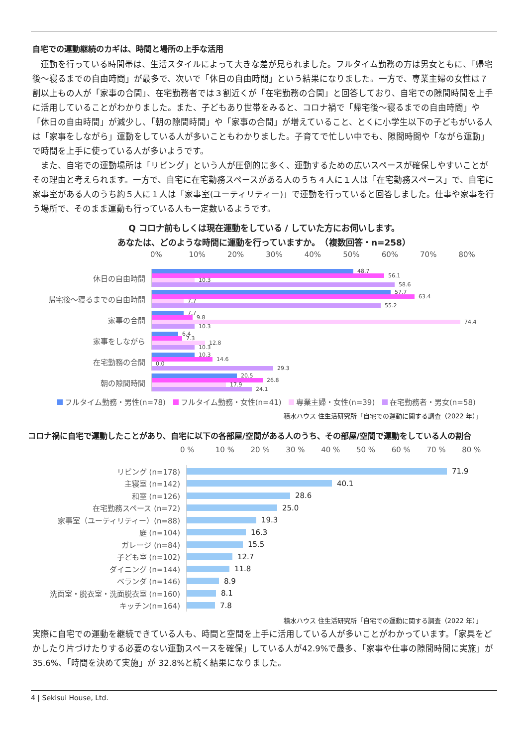自宅での運動継続のカギは、時間と場所の上手な活用
　運動を行っている時間帯は、生活スタイルによって大きな差が見られました。フルタイム勤務の方は男女ともに、「帰宅後～寝るまでの自由時間」が最多で、次いで「休日の自由時間」という結果になりました。一方で、専業主婦の女性は７割以上もの人が「家事の合間」、在宅勤務者では３割近くが「在宅勤務の合間」と回答しており、自宅での隙間時間を上手に活用していることがわかりました。また、子どもあり世帯をみると、コロナ禍で「帰宅後～寝るまでの自由時間」や「休日の自由時間」が減少し、「朝の隙間時間」や「家事の合間」が増えていること、とくに小学生以下の子どもがいる人は「家事をしながら」運動をしている人が多いこともわかりました。子育てで忙しい中でも、隙間時間や「ながら運動」で時間を上手に使っている人が多いようです。
　また、自宅での運動場所は「リビング」という人が圧倒的に多く、運動するための広いスペースが確保しやすいことがその理由と考えられます。一方で、自宅に在宅勤務スペースがある人のうち４人に１人は「在宅勤務スペース」で、自宅に家事室がある人のうち約５人に１人は「家事室(ユーティリティー)」で運動を行っていると回答しました。仕事や家事を行う場所で、そのまま運動も行っている人も一定数いるようです。
Q コロナ前もしくは現在運動をしている / していた方にお伺いします。
あなたは、どのような時間に運動を行っていますか。　（複数回答・n=258）
0% 10% 20% 30% 40% 50% 60% 70% 80%
休日の自由時間
48.7
56.1
10.3
58.6
帰宅後～寝るまでの自由時間
57.7
63.4
7.7
55.2
家事の合間
7.7
9.8
74.4
10.3
家事をしながら
6.4
7.3
12.8
10.3
在宅勤務の合間
10.3
14.6
0.0
29.3
朝の隙間時間
20.5
26.8
17.9
24.1
フルタイム勤務・男性(n=78) フルタイム勤務・女性(n=41) 専業主婦・女性(n=39) 在宅勤務者・男女(n=58)
積水ハウス 住生活研究所「自宅での運動に関する調査（2022 年）」
コロナ禍に自宅で運動したことがあり、自宅に以下の各部屋/空間がある人のうち、その部屋/空間で運動をしている人の割合
0 % 10 % 20 % 30 % 40 % 50 % 60 % 70 % 80 %
リビング (n=178)
71.9
主寝室 (n=142)
40.1
和室 (n=126)
28.6
在宅勤務スペース (n=72)
25.0
家事室（ユーティリティー）(n=88)
19.3
庭 (n=104)
16.3
ガレージ (n=84)
15.5
子ども室 (n=102)
12.7
ダイニング (n=144)
11.8
ベランダ (n=146)
8.9
洗面室・脱衣室・洗面脱衣室 (n=160)
8.1
キッチン(n=164)
7.8
積水ハウス 住生活研究所「自宅での運動に関する調査（2022 年）」
実際に自宅での運動を継続できている人も、時間と空間を上手に活用している人が多いことがわかっています。「家具をどかしたり片づけたりする必要のない運動スペースを確保」している人が42.9%で最多、「家事や仕事の隙間時間に実施」が 35.6%、「時間を決めて実施」が 32.8%と続く結果になりました。
4 | Sekisui House, Ltd.